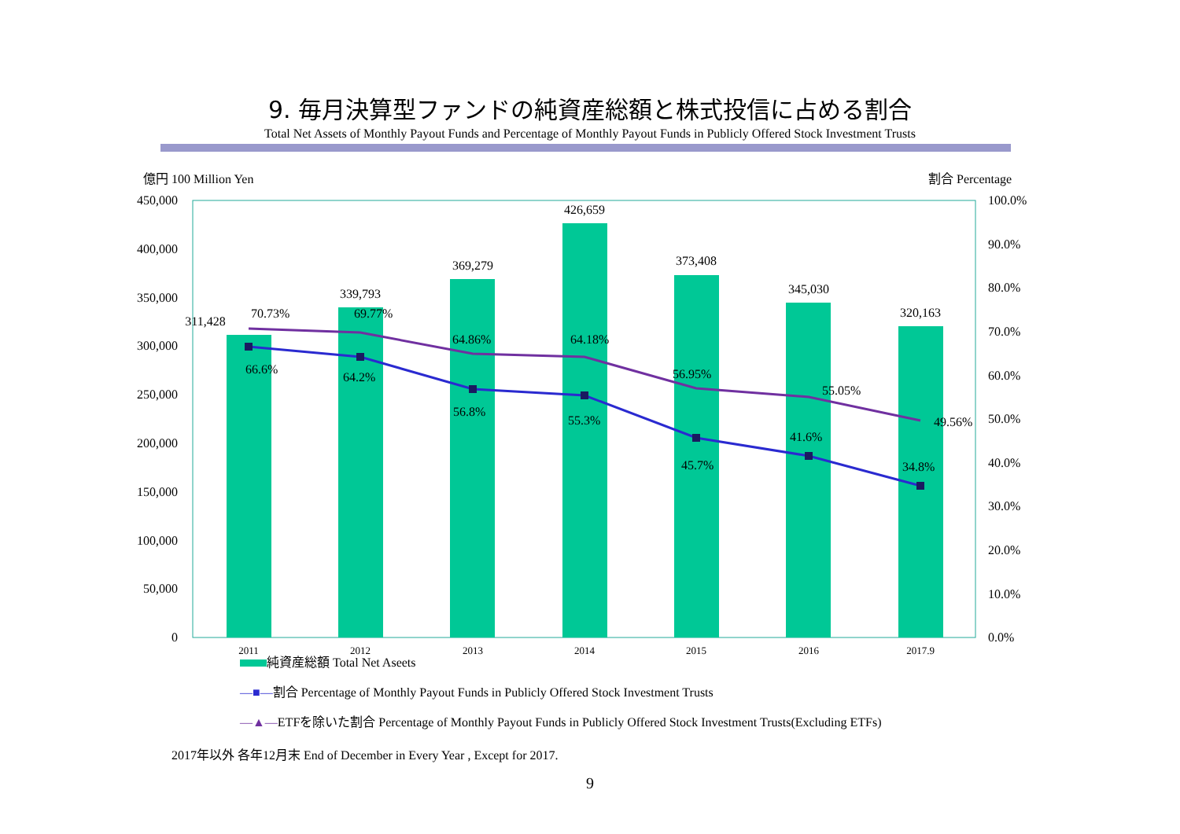9. 毎月決算型ファンドの純資産総額と株式投信に占める割合
Total Net Assets of Monthly Payout Funds and Percentage of Monthly Payout Funds in Publicly Offered Stock Investment Trusts
億円 100 Million Yen
割合 Percentage
450,000
400,000
350,000
300,000
250,000
200,000
150,000
100,000
50,000
0
100.0%
90.0%
80.0%
70.0%
60.0%
50.0%
40.0%
30.0%
20.0%
10.0%
0.0%
2011
2012
2013
2014
2015
2016
2017.9
311,428
339,793
369,279
426,659
373,408
345,030
320,163
70.73%
69.77%
64.86%
64.18%
56.95%
55.05%
49.56%
66.6%
64.2%
56.8%
55.3%
45.7%
41.6%
34.8%
純資産総額 Total Net Aseets
—■—割合 Percentage of Monthly Payout Funds in Publicly Offered Stock Investment Trusts
—▲—ETFを除いた割合 Percentage of Monthly Payout Funds in Publicly Offered Stock Investment Trusts(Excluding ETFs)
2017年以外 各年12月末 End of December in Every Year , Except for 2017.
9